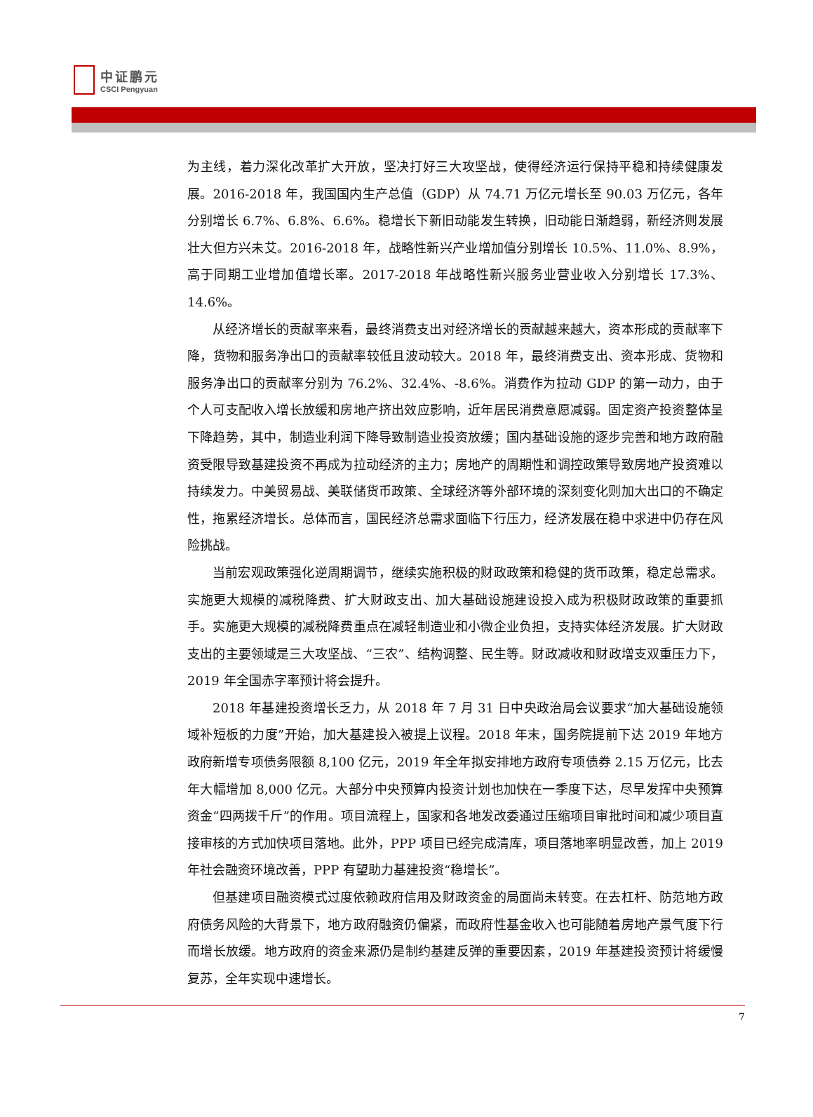中证鹏元
CSCI Pengyuan
为主线，着力深化改革扩大开放，坚决打好三大攻坚战，使得经济运行保持平稳和持续健康发展。2016-2018 年，我国国内生产总值（GDP）从 74.71 万亿元增长至 90.03 万亿元，各年分别增长 6.7%、6.8%、6.6%。稳增长下新旧动能发生转换，旧动能日渐趋弱，新经济则发展壮大但方兴未艾。2016-2018 年，战略性新兴产业增加值分别增长 10.5%、11.0%、8.9%，高于同期工业增加值增长率。2017-2018 年战略性新兴服务业营业收入分别增长 17.3%、14.6%。
从经济增长的贡献率来看，最终消费支出对经济增长的贡献越来越大，资本形成的贡献率下降，货物和服务净出口的贡献率较低且波动较大。2018 年，最终消费支出、资本形成、货物和服务净出口的贡献率分别为 76.2%、32.4%、-8.6%。消费作为拉动 GDP 的第一动力，由于个人可支配收入增长放缓和房地产挤出效应影响，近年居民消费意愿减弱。固定资产投资整体呈下降趋势，其中，制造业利润下降导致制造业投资放缓；国内基础设施的逐步完善和地方政府融资受限导致基建投资不再成为拉动经济的主力；房地产的周期性和调控政策导致房地产投资难以持续发力。中美贸易战、美联储货币政策、全球经济等外部环境的深刻变化则加大出口的不确定性，拖累经济增长。总体而言，国民经济总需求面临下行压力，经济发展在稳中求进中仍存在风险挑战。
当前宏观政策强化逆周期调节，继续实施积极的财政政策和稳健的货币政策，稳定总需求。 实施更大规模的减税降费、扩大财政支出、加大基础设施建设投入成为积极财政政策的重要抓手。实施更大规模的减税降费重点在减轻制造业和小微企业负担，支持实体经济发展。扩大财政支出的主要领域是三大攻坚战、“三农”、结构调整、民生等。财政减收和财政增支双重压力下，2019 年全国赤字率预计将会提升。
2018 年基建投资增长乏力，从 2018 年 7 月 31 日中央政治局会议要求“加大基础设施领域补短板的力度”开始，加大基建投入被提上议程。2018 年末，国务院提前下达 2019 年地方政府新增专项债务限额 8,100 亿元，2019 年全年拟安排地方政府专项债券 2.15 万亿元，比去年大幅增加 8,000 亿元。大部分中央预算内投资计划也加快在一季度下达，尽早发挥中央预算资金“四两拨千斤”的作用。项目流程上，国家和各地发改委通过压缩项目审批时间和减少项目直接审核的方式加快项目落地。此外，PPP 项目已经完成清库，项目落地率明显改善，加上 2019 年社会融资环境改善，PPP 有望助力基建投资“稳增长”。
但基建项目融资模式过度依赖政府信用及财政资金的局面尚未转变。在去杠杆、防范地方政府债务风险的大背景下，地方政府融资仍偏紧，而政府性基金收入也可能随着房地产景气度下行而增长放缓。地方政府的资金来源仍是制约基建反弹的重要因素，2019 年基建投资预计将缓慢复苏，全年实现中速增长。
7